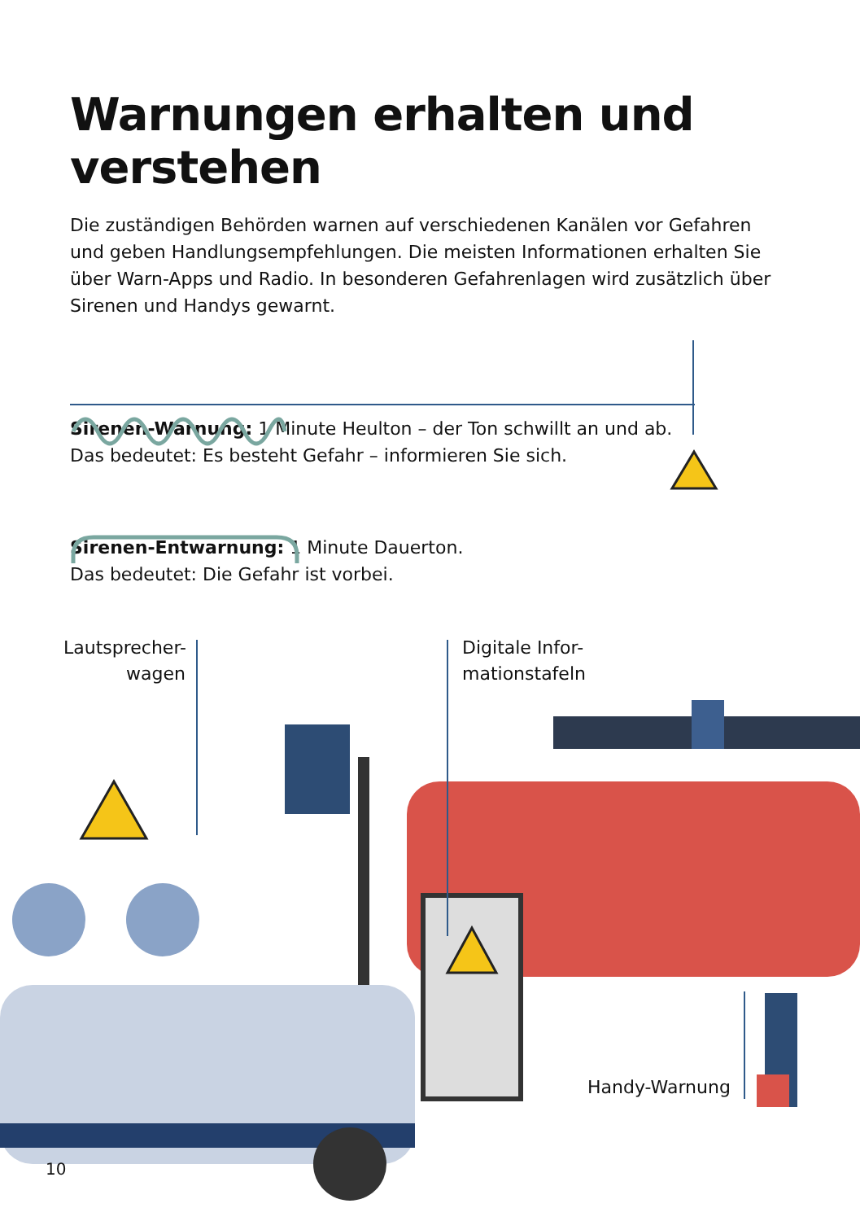Warnungen erhalten und verstehen
Die zuständigen Behörden warnen auf verschiedenen Kanälen vor Gefahren und geben Handlungsempfehlungen. Die meisten Informationen erhalten Sie über Warn-Apps und Radio. In besonderen Gefahrenlagen wird zusätzlich über Sirenen und Handys gewarnt.
Sirenen-Warnung: 1 Minute Heulton – der Ton schwillt an und ab.
Das bedeutet: Es besteht Gefahr – informieren Sie sich.
Sirenen-Entwarnung: 1 Minute Dauerton.
Das bedeutet: Die Gefahr ist vorbei.
Lautsprecher-
wagen
Digitale Infor-
mationstafeln
Handy-Warnung
10